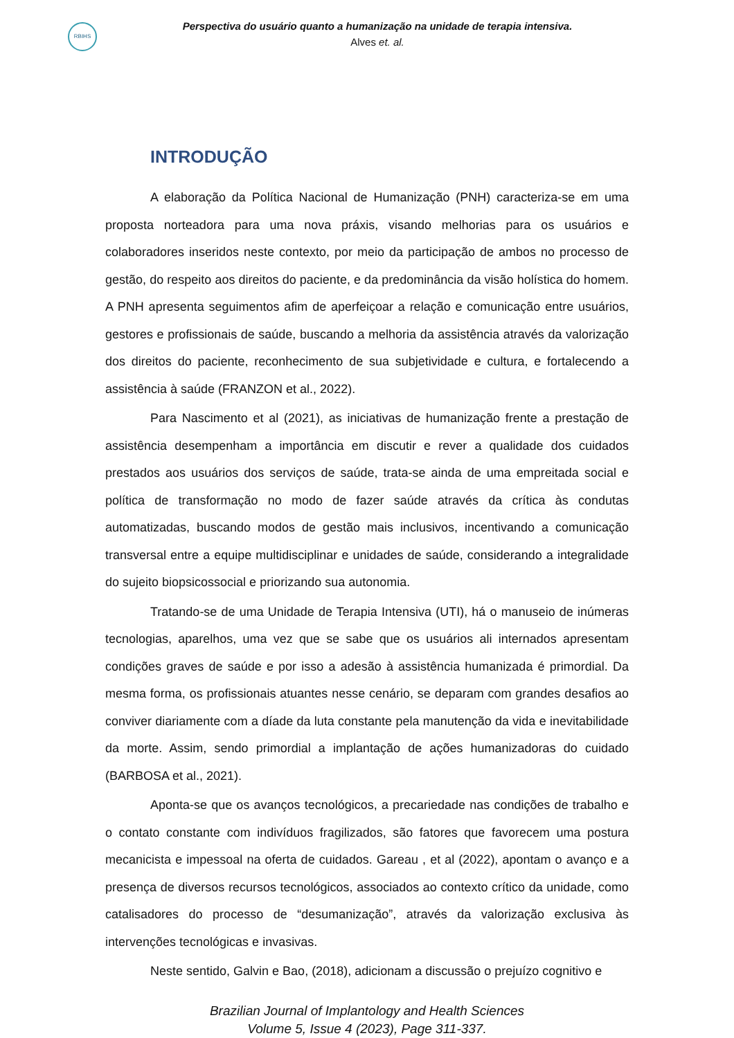RBIHS
Perspectiva do usuário quanto a humanização na unidade de terapia intensiva.
Alves et. al.
INTRODUÇÃO
A elaboração da Política Nacional de Humanização (PNH) caracteriza-se em uma proposta norteadora para uma nova práxis, visando melhorias para os usuários e colaboradores inseridos neste contexto, por meio da participação de ambos no processo de gestão, do respeito aos direitos do paciente, e da predominância da visão holística do homem. A PNH apresenta seguimentos afim de aperfeiçoar a relação e comunicação entre usuários, gestores e profissionais de saúde, buscando a melhoria da assistência através da valorização dos direitos do paciente, reconhecimento de sua subjetividade e cultura, e fortalecendo a assistência à saúde (FRANZON et al., 2022).
Para Nascimento et al (2021), as iniciativas de humanização frente a prestação de assistência desempenham a importância em discutir e rever a qualidade dos cuidados prestados aos usuários dos serviços de saúde, trata-se ainda de uma empreitada social e política de transformação no modo de fazer saúde através da crítica às condutas automatizadas, buscando modos de gestão mais inclusivos, incentivando a comunicação transversal entre a equipe multidisciplinar e unidades de saúde, considerando a integralidade do sujeito biopsicossocial e priorizando sua autonomia.
Tratando-se de uma Unidade de Terapia Intensiva (UTI), há o manuseio de inúmeras tecnologias, aparelhos, uma vez que se sabe que os usuários ali internados apresentam condições graves de saúde e por isso a adesão à assistência humanizada é primordial. Da mesma forma, os profissionais atuantes nesse cenário, se deparam com grandes desafios ao conviver diariamente com a díade da luta constante pela manutenção da vida e inevitabilidade da morte. Assim, sendo primordial a implantação de ações humanizadoras do cuidado (BARBOSA et al., 2021).
Aponta-se que os avanços tecnológicos, a precariedade nas condições de trabalho e o contato constante com indivíduos fragilizados, são fatores que favorecem uma postura mecanicista e impessoal na oferta de cuidados. Gareau , et al (2022), apontam o avanço e a presença de diversos recursos tecnológicos, associados ao contexto crítico da unidade, como catalisadores do processo de “desumanização”, através da valorização exclusiva às intervenções tecnológicas e invasivas.
Neste sentido, Galvin e Bao, (2018), adicionam a discussão o prejuízo cognitivo e
Brazilian Journal of Implantology and Health Sciences
Volume 5, Issue 4 (2023), Page 311-337.